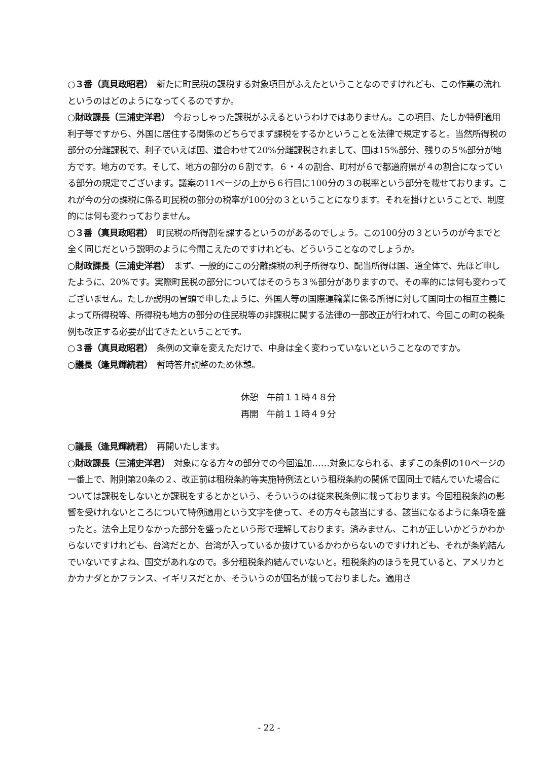○３番（真貝政昭君）　新たに町民税の課税する対象項目がふえたということなのですけれども、この作業の流れというのはどのようになってくるのですか。
○財政課長（三浦史洋君）　今おっしゃった課税がふえるというわけではありません。この項目、たしか特例適用利子等ですから、外国に居住する関係のどちらでまず課税をするかということを法律で規定すると。当然所得税の部分の分離課税で、利子でいえば国、道合わせて20%分離課税されまして、国は15%部分、残りの５%部分が地方です。地方のです。そして、地方の部分の６割です。６・４の割合、町村が６で都道府県が４の割合になっている部分の規定でございます。議案の11ページの上から６行目に100分の３の税率という部分を載せております。これが今の分の課税に係る町民税の部分の税率が100分の３ということになります。それを掛けということで、制度的には何も変わっておりません。
○３番（真貝政昭君）　町民税の所得割を課するというのがあるのでしょう。この100分の３というのが今までと全く同じだという説明のように今聞こえたのですけれども、どういうことなのでしょうか。
○財政課長（三浦史洋君）　まず、一般的にこの分離課税の利子所得なり、配当所得は国、道全体で、先ほど申したように、20%です。実際町民税の部分についてはそのうち３%部分がありますので、その率的には何も変わってございません。たしか説明の冒頭で申したように、外国人等の国際運輸業に係る所得に対して国同士の相互主義によって所得税等、所得税も地方の部分の住民税等の非課税に関する法律の一部改正が行われて、今回この町の税条例も改正する必要が出てきたということです。
○３番（真貝政昭君）　条例の文章を変えただけで、中身は全く変わっていないということなのですか。
○議長（逢見輝続君）　暫時答弁調整のため休憩。
休憩　午前１１時４８分
再開　午前１１時４９分
○議長（逢見輝続君）　再開いたします。
○財政課長（三浦史洋君）　対象になる方々の部分での今回追加……対象になられる、まずこの条例の10ページの一番上で、附則第20条の２、改正前は租税条約等実施特例法という租税条約の関係で国同士で結んでいた場合については課税をしないとか課税をするとかという、そういうのは従来税条例に載っております。今回租税条約の影響を受けれないところについて特例適用という文字を使って、その方々も該当にする、該当になるように条項を盛ったと。法令上足りなかった部分を盛ったという形で理解しております。済みません、これが正しいかどうかわからないですけれども、台湾だとか、台湾が入っているか抜けているかわからないのですけれども、それが条約結んでいないですよね、国交があれなので。多分租税条約結んでいないと。租税条約のほうを見ていると、アメリカとかカナダとかフランス、イギリスだとか、そういうのが国名が載っておりました。適用さ
- 22 -